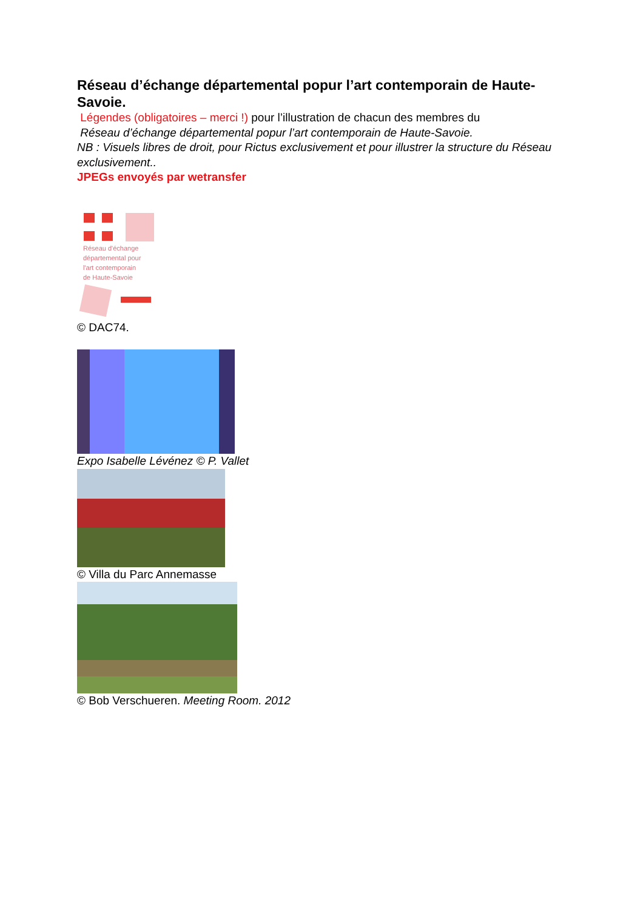Réseau d’échange départemental popur l’art contemporain de Haute-Savoie.
Légendes (obligatoires – merci !) pour l’illustration de chacun des membres du
Réseau d’échange départemental popur l’art contemporain de Haute-Savoie.
NB : Visuels libres de droit, pour Rictus exclusivement et pour illustrer la structure du Réseau exclusivement..
JPEGs envoyés par wetransfer
Réseau d'échange
départemental pour
l'art contemporain
de Haute-Savoie
© DAC74.
Expo Isabelle Lévénez © P. Vallet
© Villa du Parc Annemasse
© Bob Verschueren. Meeting Room. 2012